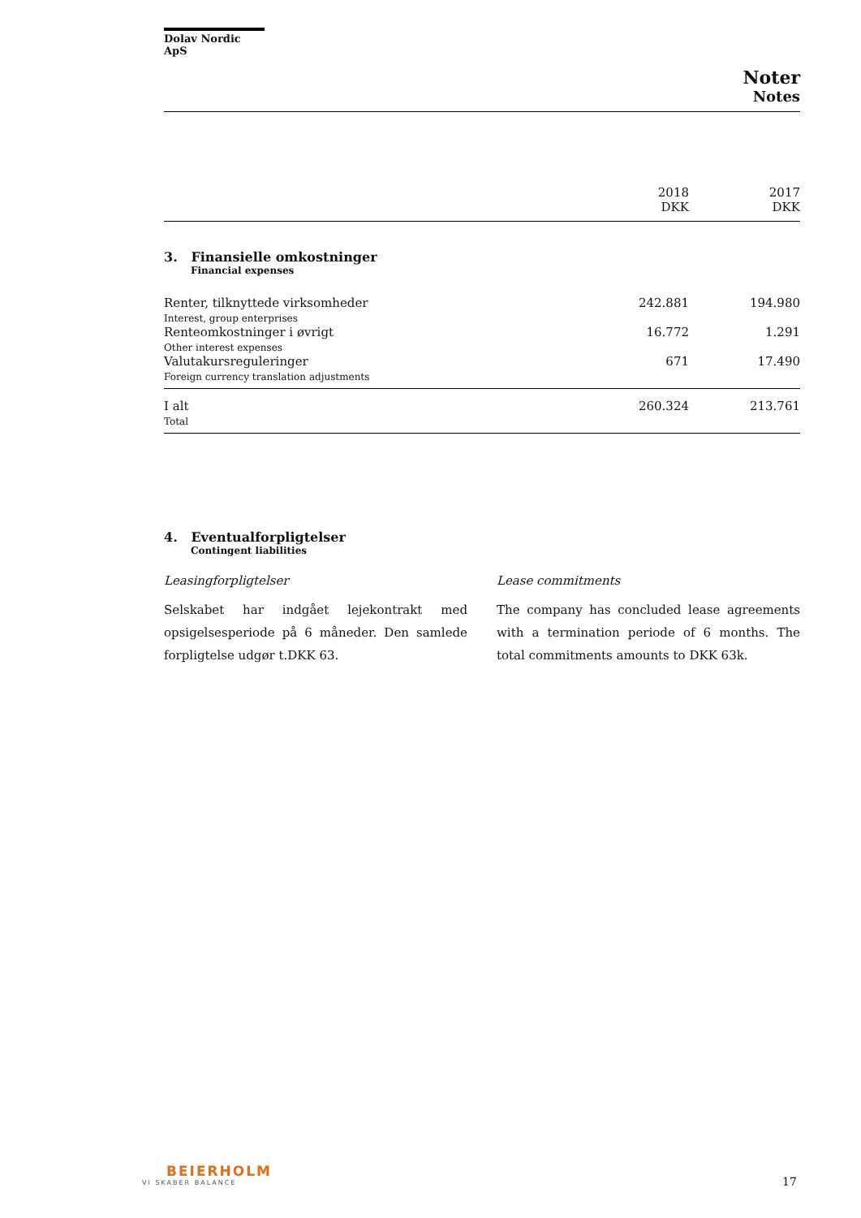Dolav Nordic ApS
Noter
Notes
| | 2018 DKK | 2017 DKK |
| --- | --- | --- |
3. Finansielle omkostninger
Financial expenses
| Renter, tilknyttede virksomheder Interest, group enterprises | 242.881 | 194.980 |
| Renteomkostninger i øvrigt Other interest expenses | 16.772 | 1.291 |
| Valutakursreguleringer Foreign currency translation adjustments | 671 | 17.490 |
| I alt Total | 260.324 | 213.761 |
4. Eventualforpligtelser
Contingent liabilities
Leasingforpligtelser
Selskabet har indgået lejekontrakt med opsigelsesperiode på 6 måneder. Den samlede forpligtelse udgør t.DKK 63.
Lease commitments
The company has concluded lease agreements with a termination periode of 6 months. The total commitments amounts to DKK 63k.
BEIERHOLM
VI SKABER BALANCE
17